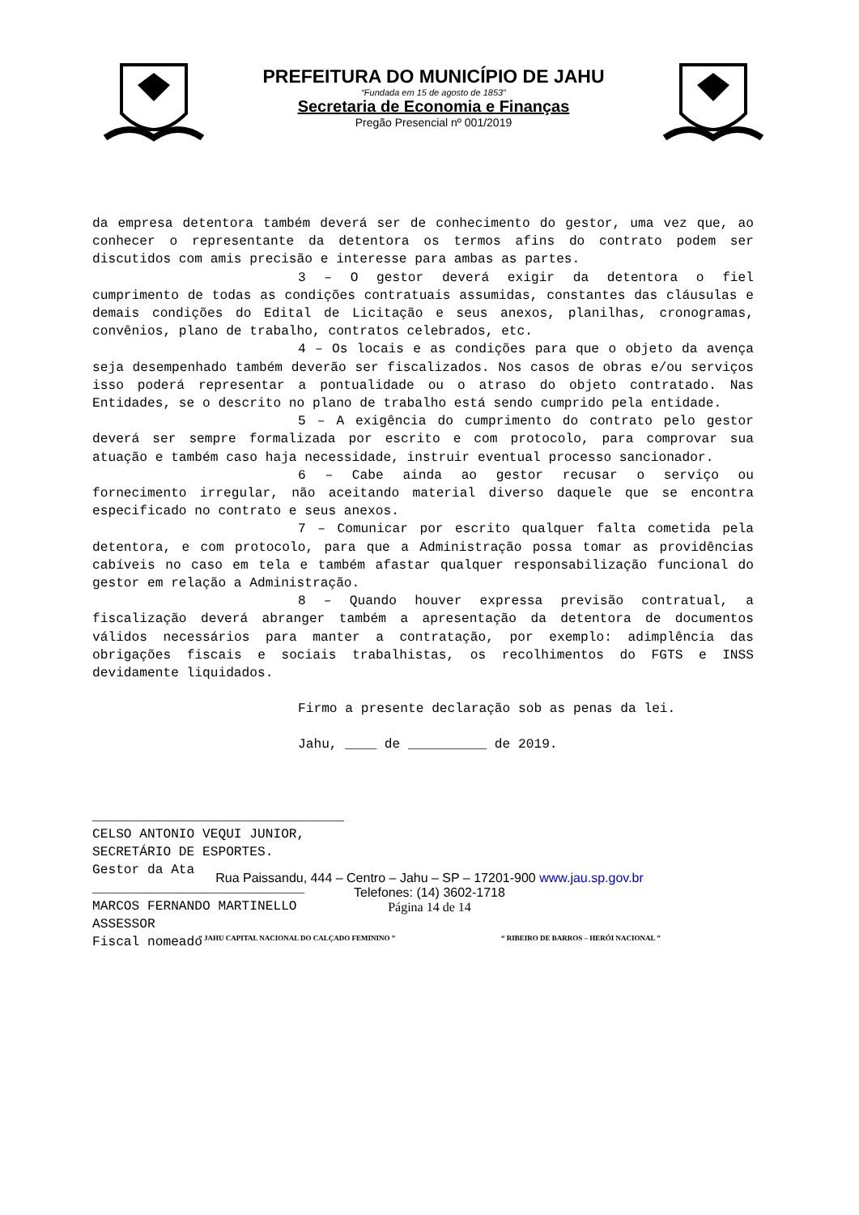PREFEITURA DO MUNICÍPIO DE JAHU
“Fundada em 15 de agosto de 1853”
Secretaria de Economia e Finanças
Pregão Presencial nº 001/2019
da empresa detentora também deverá ser de conhecimento do gestor, uma vez que, ao conhecer o representante da detentora os termos afins do contrato podem ser discutidos com amis precisão e interesse para ambas as partes.
3 – O gestor deverá exigir da detentora o fiel cumprimento de todas as condições contratuais assumidas, constantes das cláusulas e demais condições do Edital de Licitação e seus anexos, planilhas, cronogramas, convênios, plano de trabalho, contratos celebrados, etc.
4 – Os locais e as condições para que o objeto da avença seja desempenhado também deverão ser fiscalizados. Nos casos de obras e/ou serviços isso poderá representar a pontualidade ou o atraso do objeto contratado. Nas Entidades, se o descrito no plano de trabalho está sendo cumprido pela entidade.
5 – A exigência do cumprimento do contrato pelo gestor deverá ser sempre formalizada por escrito e com protocolo, para comprovar sua atuação e também caso haja necessidade, instruir eventual processo sancionador.
6 – Cabe ainda ao gestor recusar o serviço ou fornecimento irregular, não aceitando material diverso daquele que se encontra especificado no contrato e seus anexos.
7 – Comunicar por escrito qualquer falta cometida pela detentora, e com protocolo, para que a Administração possa tomar as providências cabíveis no caso em tela e também afastar qualquer responsabilização funcional do gestor em relação a Administração.
8 – Quando houver expressa previsão contratual, a fiscalização deverá abranger também a apresentação da detentora de documentos válidos necessários para manter a contratação, por exemplo: adimplência das obrigações fiscais e sociais trabalhistas, os recolhimentos do FGTS e INSS devidamente liquidados.
Firmo a presente declaração sob as penas da lei.
Jahu, ____ de __________ de 2019.
________________________________
CELSO ANTONIO VEQUI JUNIOR,
SECRETÁRIO DE ESPORTES.
Gestor da Ata
___________________________
MARCOS FERNANDO MARTINELLO
ASSESSOR
Fiscal nomeado
Rua Paissandu, 444 – Centro – Jahu – SP – 17201-900 www.jau.sp.gov.br
Telefones: (14) 3602-1718
Página 14 de 14
“ JAHU CAPITAL NACIONAL DO CALÇADO FEMININO ” “ RIBEIRO DE BARROS – HERÓI NACIONAL ”